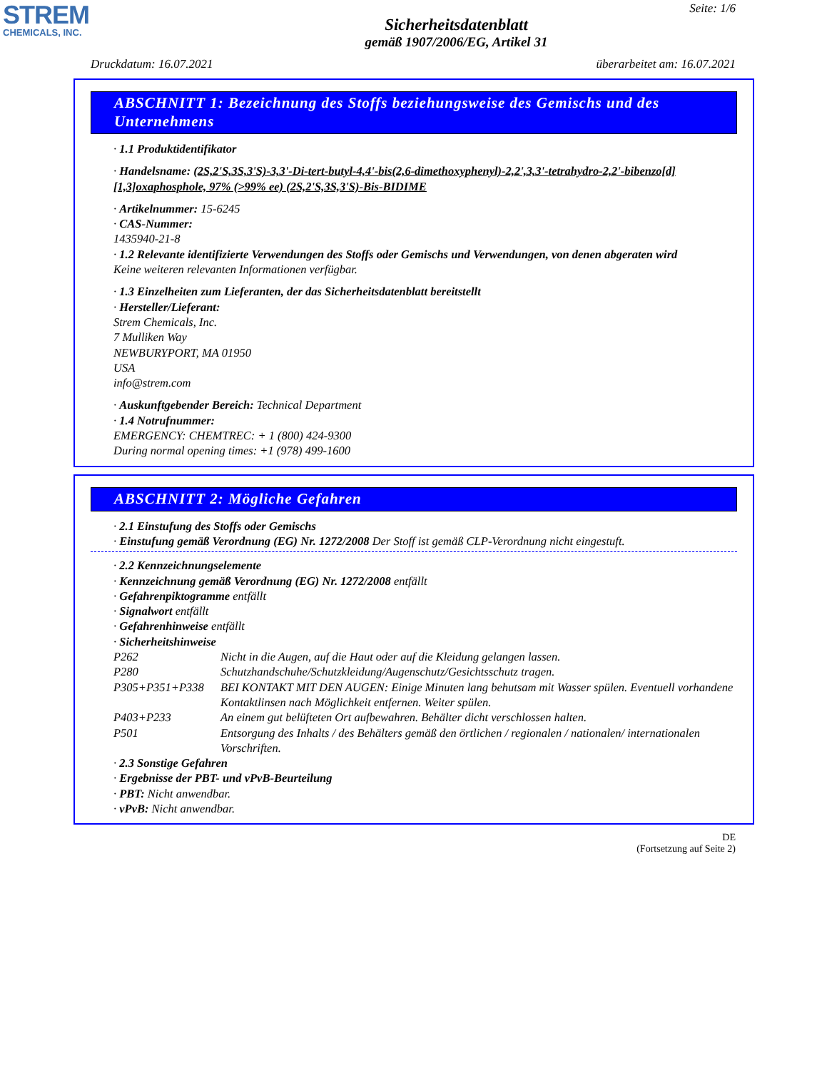STREM
CHEMICALS, INC.
Seite: 1/6
Sicherheitsdatenblatt
gemäß 1907/2006/EG, Artikel 31
Druckdatum: 16.07.2021 überarbeitet am: 16.07.2021
ABSCHNITT 1: Bezeichnung des Stoffs beziehungsweise des Gemischs und des Unternehmens
· 1.1 Produktidentifikator
· Handelsname: (2S,2'S,3S,3'S)-3,3'-Di-tert-butyl-4,4'-bis(2,6-dimethoxyphenyl)-2,2',3,3'-tetrahydro-2,2'-bibenzo[d][1,3]oxaphosphole, 97% (>99% ee) (2S,2'S,3S,3'S)-Bis-BIDIME
· Artikelnummer: 15-6245
· CAS-Nummer:
1435940-21-8
· 1.2 Relevante identifizierte Verwendungen des Stoffs oder Gemischs und Verwendungen, von denen abgeraten wird
Keine weiteren relevanten Informationen verfügbar.
· 1.3 Einzelheiten zum Lieferanten, der das Sicherheitsdatenblatt bereitstellt
· Hersteller/Lieferant:
Strem Chemicals, Inc.
7 Mulliken Way
NEWBURYPORT, MA 01950
USA
info@strem.com
· Auskunftgebender Bereich: Technical Department
· 1.4 Notrufnummer:
EMERGENCY: CHEMTREC: + 1 (800) 424-9300
During normal opening times: +1 (978) 499-1600
ABSCHNITT 2: Mögliche Gefahren
· 2.1 Einstufung des Stoffs oder Gemischs
· Einstufung gemäß Verordnung (EG) Nr. 1272/2008 Der Stoff ist gemäß CLP-Verordnung nicht eingestuft.
· 2.2 Kennzeichnungselemente
· Kennzeichnung gemäß Verordnung (EG) Nr. 1272/2008 entfällt
· Gefahrenpiktogramme entfällt
· Signalwort entfällt
· Gefahrenhinweise entfällt
· Sicherheitshinweise
| P262 | Nicht in die Augen, auf die Haut oder auf die Kleidung gelangen lassen. |
| P280 | Schutzhandschuhe/Schutzkleidung/Augenschutz/Gesichtsschutz tragen. |
| P305+P351+P338 | BEI KONTAKT MIT DEN AUGEN: Einige Minuten lang behutsam mit Wasser spülen. Eventuell vorhandene Kontaktlinsen nach Möglichkeit entfernen. Weiter spülen. |
| P403+P233 | An einem gut belüfteten Ort aufbewahren. Behälter dicht verschlossen halten. |
| P501 | Entsorgung des Inhalts / des Behälters gemäß den örtlichen / regionalen / nationalen/ internationalen Vorschriften. |
· 2.3 Sonstige Gefahren
· Ergebnisse der PBT- und vPvB-Beurteilung
· PBT: Nicht anwendbar.
· vPvB: Nicht anwendbar.
DE
(Fortsetzung auf Seite 2)